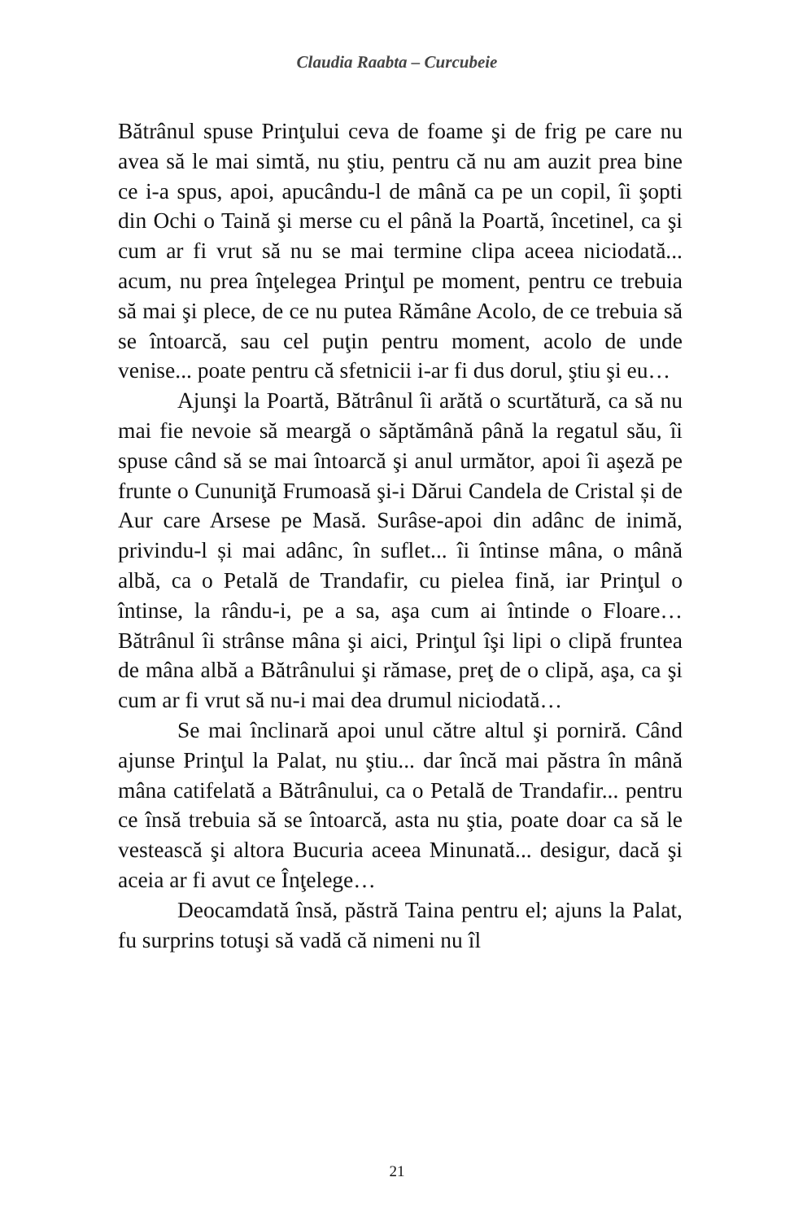Claudia Raabta – Curcubeie
Bătrânul spuse Prinţului ceva de foame şi de frig pe care nu avea să le mai simtă, nu ştiu, pentru că nu am auzit prea bine ce i-a spus, apoi, apucându-l de mână ca pe un copil, îi şopti din Ochi o Taină şi merse cu el până la Poartă, încetinel, ca şi cum ar fi vrut să nu se mai termine clipa aceea niciodată... acum, nu prea înţelegea Prinţul pe moment, pentru ce trebuia să mai şi plece, de ce nu putea Rămâne Acolo, de ce trebuia să se întoarcă, sau cel puţin pentru moment, acolo de unde venise... poate pentru că sfetnicii i-ar fi dus dorul, ştiu şi eu…
Ajunşi la Poartă, Bătrânul îi arătă o scurtătură, ca să nu mai fie nevoie să meargă o săptămână până la regatul său, îi spuse când să se mai întoarcă şi anul următor, apoi îi aşeză pe frunte o Cununiţă Frumoasă şi-i Dărui Candela de Cristal și de Aur care Arsese pe Masă. Surâse-apoi din adânc de inimă, privindu-l și mai adânc, în suflet... îi întinse mâna, o mână albă, ca o Petală de Trandafir, cu pielea fină, iar Prinţul o întinse, la rându-i, pe a sa, aşa cum ai întinde o Floare… Bătrânul îi strânse mâna şi aici, Prinţul îşi lipi o clipă fruntea de mâna albă a Bătrânului şi rămase, preţ de o clipă, aşa, ca şi cum ar fi vrut să nu-i mai dea drumul niciodată…
Se mai înclinară apoi unul către altul şi porniră. Când ajunse Prinţul la Palat, nu ştiu... dar încă mai păstra în mână mâna catifelată a Bătrânului, ca o Petală de Trandafir... pentru ce însă trebuia să se întoarcă, asta nu ştia, poate doar ca să le vestească şi altora Bucuria aceea Minunată... desigur, dacă şi aceia ar fi avut ce Înţelege…
Deocamdată însă, păstră Taina pentru el; ajuns la Palat, fu surprins totuşi să vadă că nimeni nu îl
21